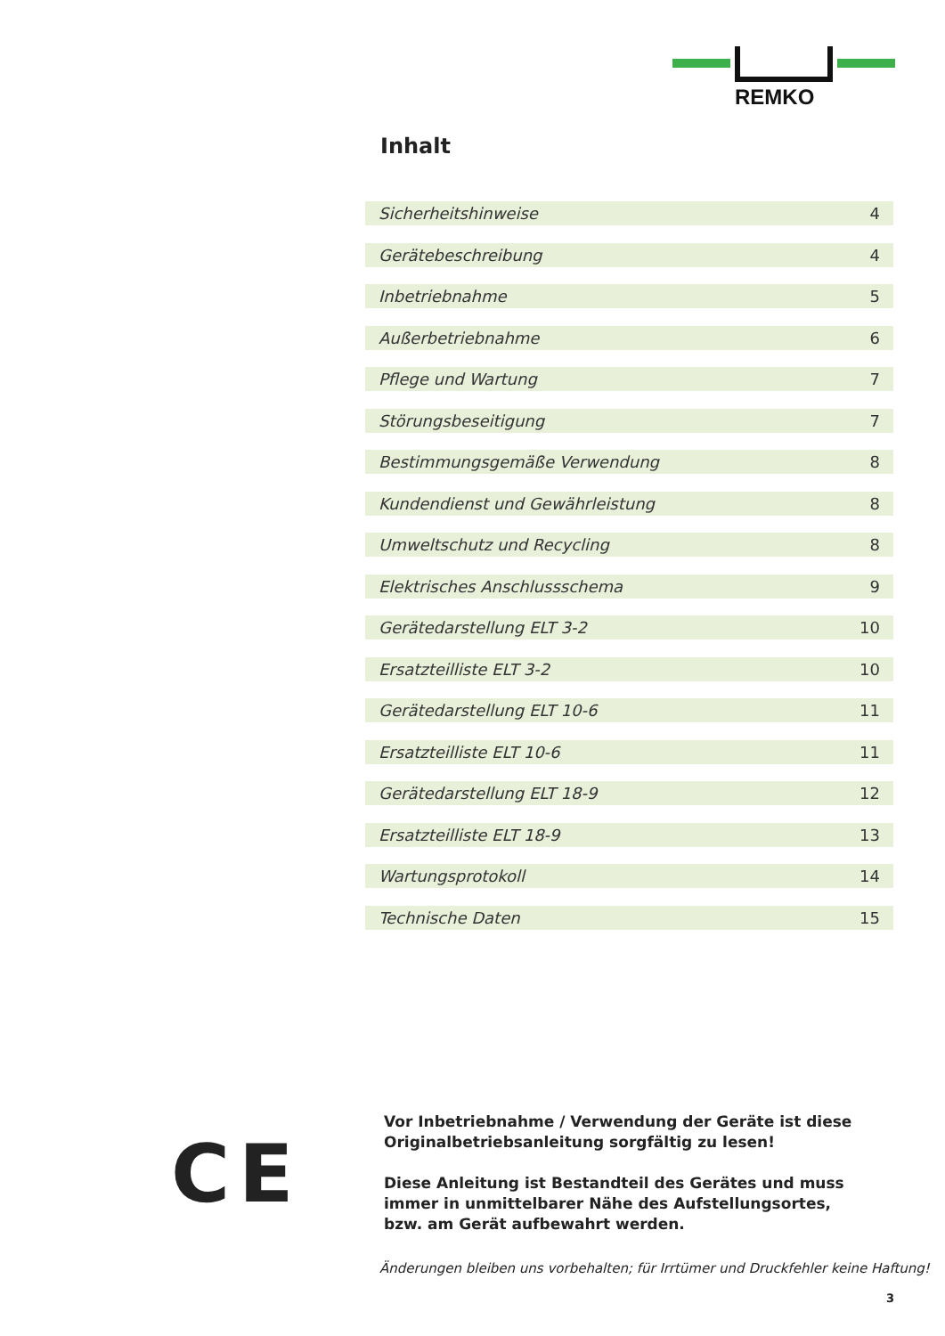REMKO
Inhalt
Sicherheitshinweise 4
Gerätebeschreibung 4
Inbetriebnahme 5
Außerbetriebnahme 6
Pflege und Wartung 7
Störungsbeseitigung 7
Bestimmungsgemäße Verwendung 8
Kundendienst und Gewährleistung 8
Umweltschutz und Recycling 8
Elektrisches Anschlussschema 9
Gerätedarstellung ELT 3-2 10
Ersatzteilliste ELT 3-2 10
Gerätedarstellung ELT 10-6 11
Ersatzteilliste ELT 10-6 11
Gerätedarstellung ELT 18-9 12
Ersatzteilliste ELT 18-9 13
Wartungsprotokoll 14
Technische Daten 15
CE
Vor Inbetriebnahme / Verwendung der Geräte ist diese Originalbetriebsanleitung sorgfältig zu lesen!
Diese Anleitung ist Bestandteil des Gerätes und muss immer in unmittelbarer Nähe des Aufstellungsortes, bzw. am Gerät aufbewahrt werden.
Änderungen bleiben uns vorbehalten; für Irrtümer und Druckfehler keine Haftung!
3